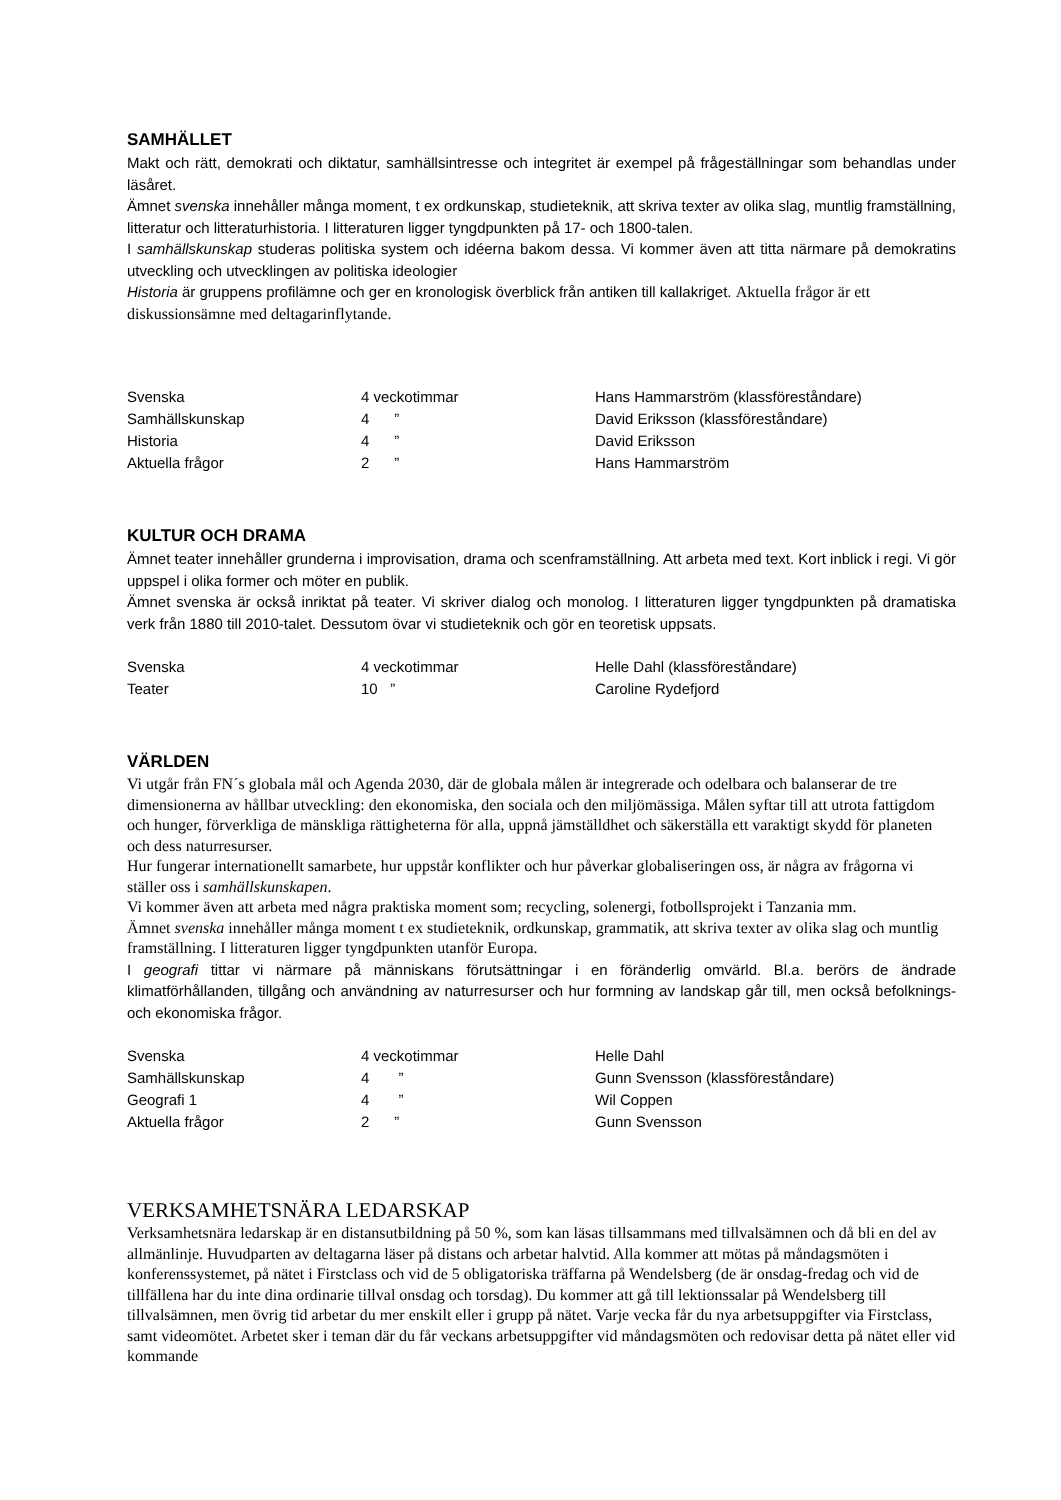SAMHÄLLET
Makt och rätt, demokrati och diktatur, samhällsintresse och integritet är exempel på frågeställningar som behandlas under läsåret.
Ämnet svenska innehåller många moment, t ex ordkunskap, studieteknik, att skriva texter av olika slag, muntlig framställning, litteratur och litteraturhistoria. I litteraturen ligger tyngdpunkten på 17- och 1800-talen.
I samhällskunskap studeras politiska system och idéerna bakom dessa. Vi kommer även att titta närmare på demokratins utveckling och utvecklingen av politiska ideologier
Historia är gruppens profilämne och ger en kronologisk överblick från antiken till kallakriget. Aktuella frågor är ett diskussionsämne med deltagarinflytande.
| Svenska | 4 veckotimmar | Hans Hammarström (klassföreståndare) |
| Samhällskunskap | 4 ” | David Eriksson (klassföreståndare) |
| Historia | 4 ” | David Eriksson |
| Aktuella frågor | 2 ” | Hans Hammarström |
KULTUR OCH DRAMA
Ämnet teater innehåller grunderna i improvisation, drama och scenframställning. Att arbeta med text. Kort inblick i regi. Vi gör uppspel i olika former och möter en publik.
Ämnet svenska är också inriktat på teater. Vi skriver dialog och monolog. I litteraturen ligger tyngdpunkten på dramatiska verk från 1880 till 2010-talet. Dessutom övar vi studieteknik och gör en teoretisk uppsats.
| Svenska | 4 veckotimmar | Helle Dahl (klassföreståndare) |
| Teater | 10 ” | Caroline Rydefjord |
VÄRLDEN
Vi utgår från FN´s globala mål och Agenda 2030, där de globala målen är integrerade och odelbara och balanserar de tre dimensionerna av hållbar utveckling: den ekonomiska, den sociala och den miljömässiga. Målen syftar till att utrota fattigdom och hunger, förverkliga de mänskliga rättigheterna för alla, uppnå jämställdhet och säkerställa ett varaktigt skydd för planeten och dess naturresurser.
Hur fungerar internationellt samarbete, hur uppstår konflikter och hur påverkar globaliseringen oss, är några av frågorna vi ställer oss i samhällskunskapen.
Vi kommer även att arbeta med några praktiska moment som; recycling, solenergi, fotbollsprojekt i Tanzania mm.
Ämnet svenska innehåller många moment t ex studieteknik, ordkunskap, grammatik, att skriva texter av olika slag och muntlig framställning. I litteraturen ligger tyngdpunkten utanför Europa.
I geografi tittar vi närmare på människans förutsättningar i en föränderlig omvärld. Bl.a. berörs de ändrade klimatförhållanden, tillgång och användning av naturresurser och hur formning av landskap går till, men också befolknings- och ekonomiska frågor.
| Svenska | 4 veckotimmar | Helle Dahl |
| Samhällskunskap | 4 ” | Gunn Svensson (klassföreståndare) |
| Geografi 1 | 4 ” | Wil Coppen |
| Aktuella frågor | 2 ” | Gunn Svensson |
VERKSAMHETSNÄRA LEDARSKAP
Verksamhetsnära ledarskap är en distansutbildning på 50 %, som kan läsas tillsammans med tillvalsämnen och då bli en del av allmänlinje. Huvudparten av deltagarna läser på distans och arbetar halvtid. Alla kommer att mötas på måndagsmöten i konferenssystemet, på nätet i Firstclass och vid de 5 obligatoriska träffarna på Wendelsberg (de är onsdag-fredag och vid de tillfällena har du inte dina ordinarie tillval onsdag och torsdag). Du kommer att gå till lektionssalar på Wendelsberg till tillvalsämnen, men övrig tid arbetar du mer enskilt eller i grupp på nätet. Varje vecka får du nya arbetsuppgifter via Firstclass, samt videomötet. Arbetet sker i teman där du får veckans arbetsuppgifter vid måndagsmöten och redovisar detta på nätet eller vid kommande